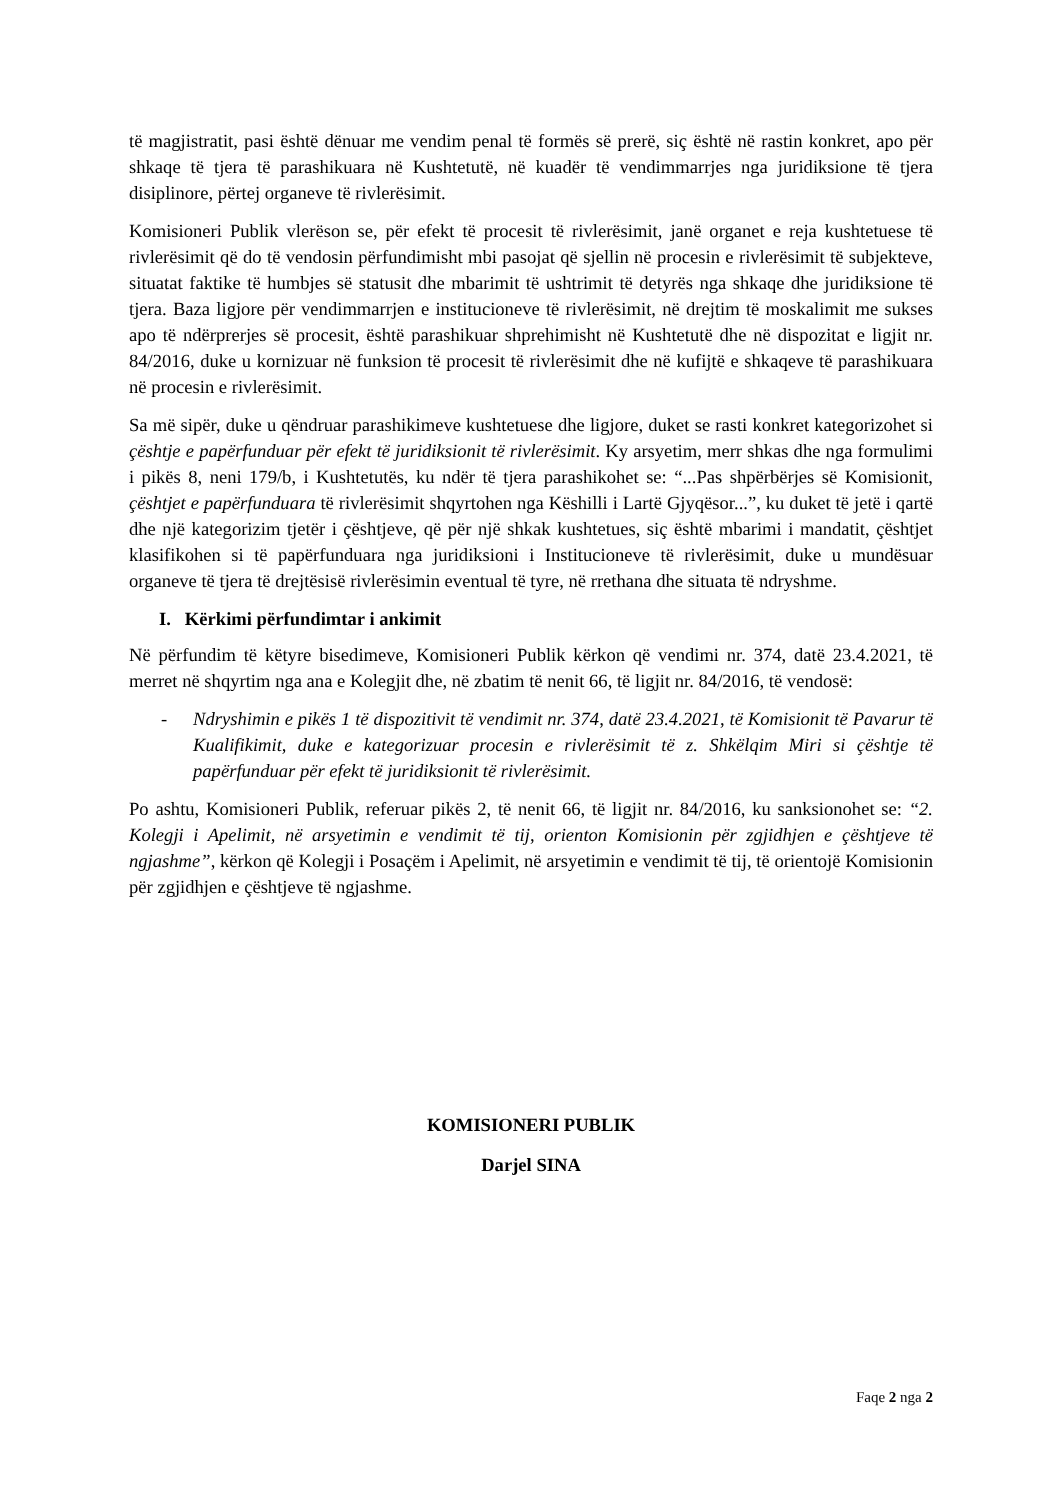të magjistratit, pasi është dënuar me vendim penal të formës së prerë, siç është në rastin konkret, apo për shkaqe të tjera të parashikuara në Kushtetutë, në kuadër të vendimmarrjes nga juridiksione të tjera disiplinore, përtej organeve të rivlerësimit.
Komisioneri Publik vlerëson se, për efekt të procesit të rivlerësimit, janë organet e reja kushtetuese të rivlerësimit që do të vendosin përfundimisht mbi pasojat që sjellin në procesin e rivlerësimit të subjekteve, situatat faktike të humbjes së statusit dhe mbarimit të ushtrimit të detyrës nga shkaqe dhe juridiksione të tjera. Baza ligjore për vendimmarrjen e institucioneve të rivlerësimit, në drejtim të moskalimit me sukses apo të ndërprerjes së procesit, është parashikuar shprehimisht në Kushtetutë dhe në dispozitat e ligjit nr. 84/2016, duke u kornizuar në funksion të procesit të rivlerësimit dhe në kufijtë e shkaqeve të parashikuara në procesin e rivlerësimit.
Sa më sipër, duke u qëndruar parashikimeve kushtetuese dhe ligjore, duket se rasti konkret kategorizohet si çështje e papërfunduar për efekt të juridiksionit të rivlerësimit. Ky arsyetim, merr shkas dhe nga formulimi i pikës 8, neni 179/b, i Kushtetutës, ku ndër të tjera parashikohet se: “...Pas shpërbërjes së Komisionit, çështjet e papërfunduara të rivlerësimit shqyrtohen nga Këshilli i Lartë Gjyqësor...”, ku duket të jetë i qartë dhe një kategorizim tjetër i çështjeve, që për një shkak kushtetues, siç është mbarimi i mandatit, çështjet klasifikohen si të papërfunduara nga juridiksioni i Institucioneve të rivlerësimit, duke u mundësuar organeve të tjera të drejtësisë rivlerësimin eventual të tyre, në rrethana dhe situata të ndryshme.
I. Kërkimi përfundimtar i ankimit
Në përfundim të këtyre bisedimeve, Komisioneri Publik kërkon që vendimi nr. 374, datë 23.4.2021, të merret në shqyrtim nga ana e Kolegjit dhe, në zbatim të nenit 66, të ligjit nr. 84/2016, të vendosë:
- Ndryshimin e pikës 1 të dispozitivit të vendimit nr. 374, datë 23.4.2021, të Komisionit të Pavarur të Kualifikimit, duke e kategorizuar procesin e rivlerësimit të z. Shkëlqim Miri si çështje të papërfunduar për efekt të juridiksionit të rivlerësimit.
Po ashtu, Komisioneri Publik, referuar pikës 2, të nenit 66, të ligjit nr. 84/2016, ku sanksionohet se: “2. Kolegji i Apelimit, në arsyetimin e vendimit të tij, orienton Komisionin për zgjidhjen e çështjeve të ngjashme”, kërkon që Kolegji i Posaçëm i Apelimit, në arsyetimin e vendimit të tij, të orientojë Komisionin për zgjidhjen e çështjeve të ngjashme.
KOMISIONERI PUBLIK
Darjel SINA
Faqe 2 nga 2